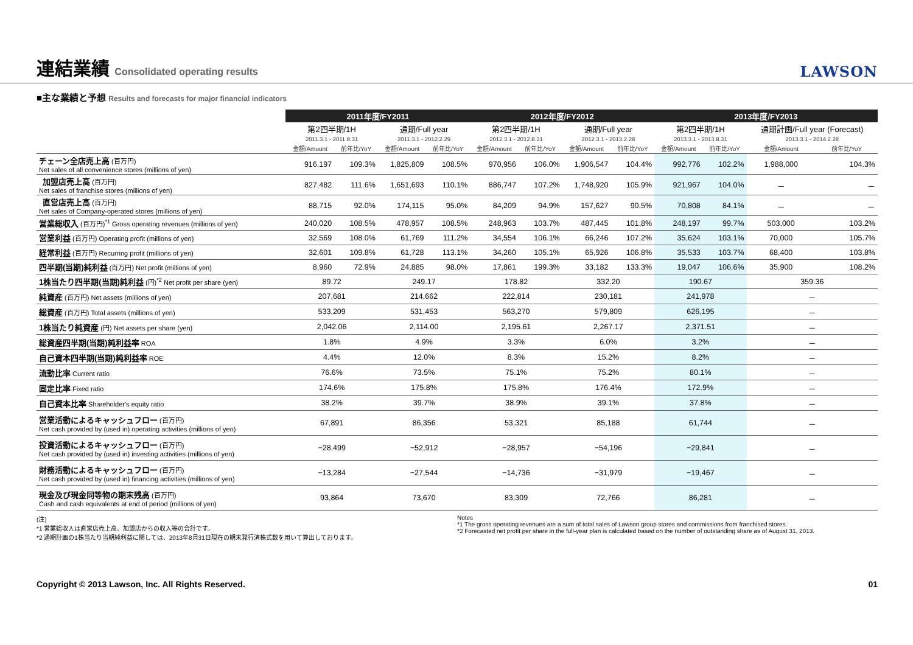連結業績 Consolidated operating results
LAWSON
■主な業績と予想 Results and forecasts for major financial indicators
| | 2011年度/FY2011 | | | | 2012年度/FY2012 | | | | 2013年度/FY2013 | | | |
| --- | --- | --- | --- | --- | --- | --- | --- | --- | --- | --- | --- | --- |
| | 第2四半期/1H | | 通期/Full year | | 第2四半期/1H | | 通期/Full year | | 第2四半期/1H | | 通期計画/Full year (Forecast) | |
| | 2011.3.1 - 2011.8.31 | | 2011.3.1 - 2012.2.29 | | 2012.3.1 - 2012.8.31 | | 2012.3.1 - 2013.2.28 | | 2013.3.1 - 2013.8.31 | | 2013.3.1 - 2014.2.28 | |
| | 金額/Amount | 前年比/YoY | 金額/Amount | 前年比/YoY | 金額/Amount | 前年比/YoY | 金額/Amount | 前年比/YoY | 金額/Amount | 前年比/YoY | 金額/Amount | 前年比/YoY |
| チェーン全店売上高 (百万円) Net sales of all convenience stores (millions of yen) | 916,197 | 109.3% | 1,825,809 | 108.5% | 970,956 | 106.0% | 1,906,547 | 104.4% | 992,776 | 102.2% | 1,988,000 | 104.3% |
| 加盟店売上高 (百万円) Net sales of franchise stores (millions of yen) | 827,482 | 111.6% | 1,651,693 | 110.1% | 886,747 | 107.2% | 1,748,920 | 105.9% | 921,967 | 104.0% | － | － |
| 直営店売上高 (百万円) Net sales of Company-operated stores (millions of yen) | 88,715 | 92.0% | 174,115 | 95.0% | 84,209 | 94.9% | 157,627 | 90.5% | 70,808 | 84.1% | － | － |
| 営業総収入 (百万円)<sup>*1</sup> Gross operating revenues (millions of yen) | 240,020 | 108.5% | 478,957 | 108.5% | 248,963 | 103.7% | 487,445 | 101.8% | 248,197 | 99.7% | 503,000 | 103.2% |
| 営業利益 (百万円) Operating profit (millions of yen) | 32,569 | 108.0% | 61,769 | 111.2% | 34,554 | 106.1% | 66,246 | 107.2% | 35,624 | 103.1% | 70,000 | 105.7% |
| 経常利益 (百万円) Recurring profit (millions of yen) | 32,601 | 109.8% | 61,728 | 113.1% | 34,260 | 105.1% | 65,926 | 106.8% | 35,533 | 103.7% | 68,400 | 103.8% |
| 四半期(当期)純利益 (百万円) Net profit (millions of yen) | 8,960 | 72.9% | 24,885 | 98.0% | 17,861 | 199.3% | 33,182 | 133.3% | 19,047 | 106.6% | 35,900 | 108.2% |
| 1株当たり四半期(当期)純利益 (円)<sup>*2</sup> Net profit per share (yen) | 89.72 | | 249.17 | | 178.82 | | 332.20 | | 190.67 | | 359.36 | |
| 純資産 (百万円) Net assets (millions of yen) | 207,681 | | 214,662 | | 222,814 | | 230,181 | | 241,978 | | － | |
| 総資産 (百万円) Total assets (millions of yen) | 533,209 | | 531,453 | | 563,270 | | 579,809 | | 626,195 | | － | |
| 1株当たり純資産 (円) Net assets per share (yen) | 2,042.06 | | 2,114.00 | | 2,195.61 | | 2,267.17 | | 2,371.51 | | － | |
| 総資産四半期(当期)純利益率 ROA | 1.8% | | 4.9% | | 3.3% | | 6.0% | | 3.2% | | － | |
| 自己資本四半期(当期)純利益率 ROE | 4.4% | | 12.0% | | 8.3% | | 15.2% | | 8.2% | | － | |
| 流動比率 Current ratio | 76.6% | | 73.5% | | 75.1% | | 75.2% | | 80.1% | | － | |
| 固定比率 Fixed ratio | 174.6% | | 175.8% | | 175.8% | | 176.4% | | 172.9% | | － | |
| 自己資本比率 Shareholder's equity ratio | 38.2% | | 39.7% | | 38.9% | | 39.1% | | 37.8% | | － | |
| 営業活動によるキャッシュフロー (百万円) Net cash provided by (used in) operating activities (millions of yen) | 67,891 | | 86,356 | | 53,321 | | 85,188 | | 61,744 | | － | |
| 投資活動によるキャッシュフロー (百万円) Net cash provided by (used in) investing activities (millions of yen) | −28,499 | | −52,912 | | −28,957 | | −54,196 | | −29,841 | | － | |
| 財務活動によるキャッシュフロー (百万円) Net cash provided by (used in) financing activities (millions of yen) | −13,284 | | −27,544 | | −14,736 | | −31,979 | | −19,467 | | － | |
| 現金及び現金同等物の期末残高 (百万円) Cash and cash equivalents at end of period (millions of yen) | 93,864 | | 73,670 | | 83,309 | | 72,766 | | 86,281 | | － | |
(注)
*1 営業総収入は直営店売上高、加盟店からの収入等の合計です。
*2 通期計画の1株当たり当期純利益に関しては、2013年8月31日現在の期末発行済株式数を用いて算出しております。
Notes
*1 The gross operating revenues are a sum of total sales of Lawson group stores and commissions from franchised stores.
*2 Forecasted net profit per share in the full-year plan is calculated based on the number of outstanding share as of August 31, 2013.
Copyright © 2013 Lawson, Inc. All Rights Reserved. 01